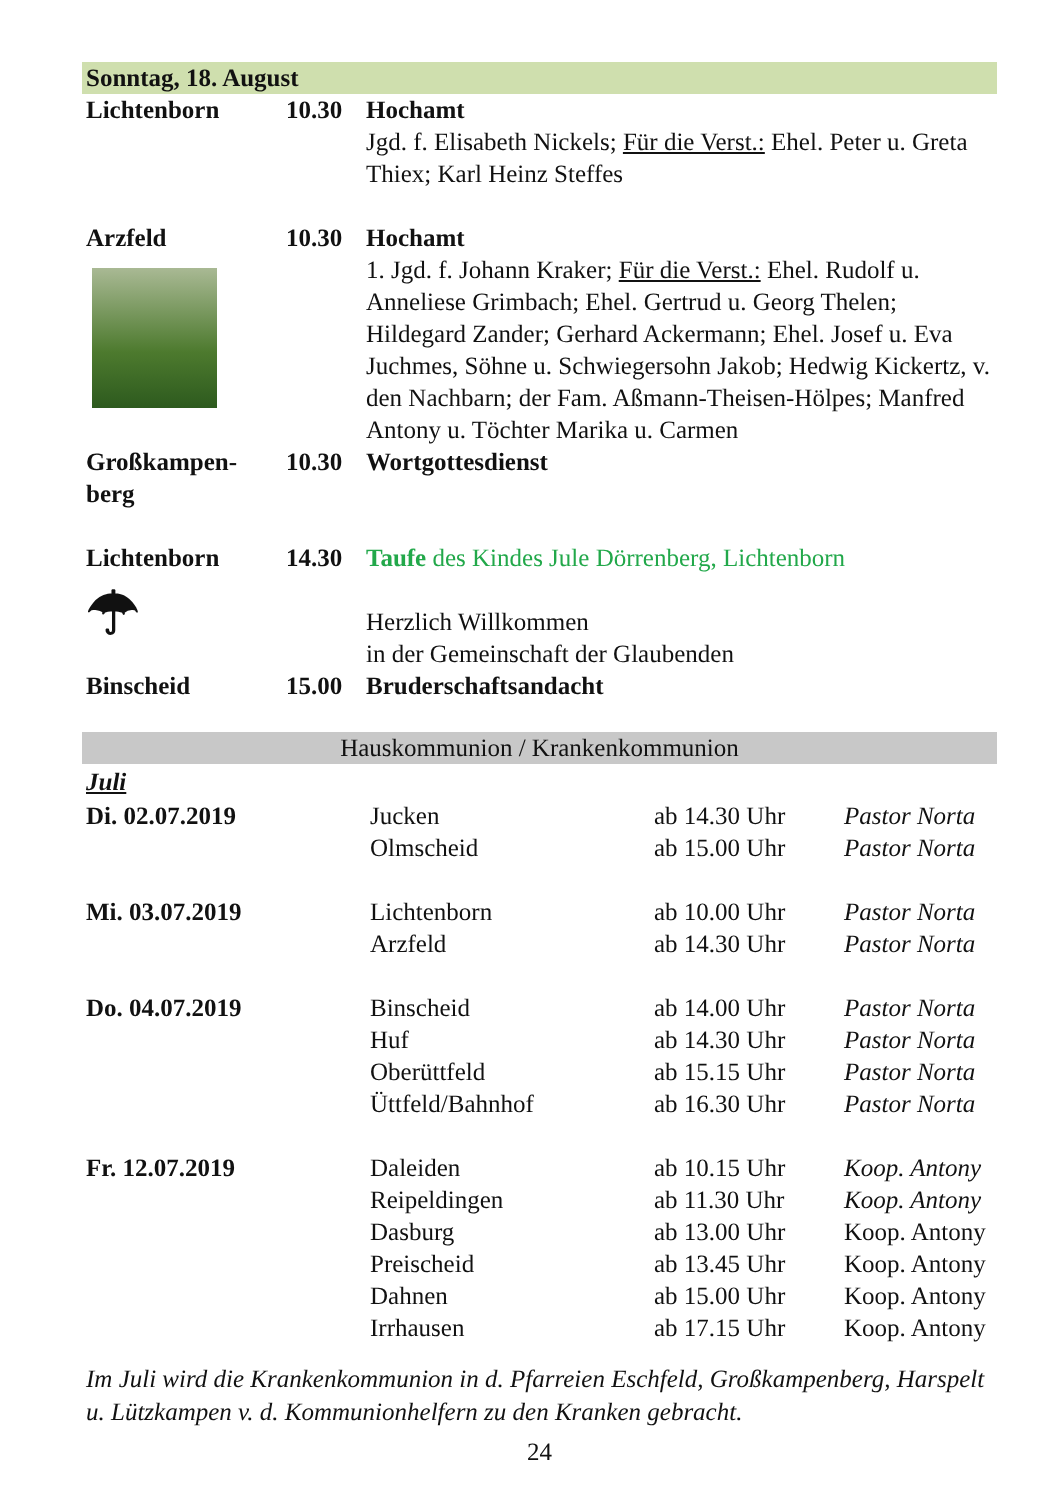Sonntag, 18. August
| Lichtenborn | 10.30 | Hochamt Jgd. f. Elisabeth Nickels; Für die Verst.: Ehel. Peter u. Greta Thiex; Karl Heinz Steffes |
| Arzfeld | 10.30 | Hochamt 1. Jgd. f. Johann Kraker; Für die Verst.: Ehel. Rudolf u. Anneliese Grimbach; Ehel. Gertrud u. Georg Thelen; Hildegard Zander; Gerhard Ackermann; Ehel. Josef u. Eva Juchmes, Söhne u. Schwiegersohn Jakob; Hedwig Kickertz, v. den Nachbarn; der Fam. Aßmann-Theisen-Hölpes; Manfred Antony u. Töchter Marika u. Carmen |
| Großkampen- berg | 10.30 | Wortgottesdienst |
| Lichtenborn ☂ | 14.30 | Taufe des Kindes Jule Dörrenberg, Lichtenborn Herzlich Willkommen in der Gemeinschaft der Glaubenden |
| Binscheid | 15.00 | Bruderschaftsandacht |
Hauskommunion / Krankenkommunion
Juli
| Di. 02.07.2019 | Jucken Olmscheid | ab 14.30 Uhr ab 15.00 Uhr | Pastor Norta Pastor Norta |
| Mi. 03.07.2019 | Lichtenborn Arzfeld | ab 10.00 Uhr ab 14.30 Uhr | Pastor Norta Pastor Norta |
| Do. 04.07.2019 | Binscheid Huf Oberüttfeld Üttfeld/Bahnhof | ab 14.00 Uhr ab 14.30 Uhr ab 15.15 Uhr ab 16.30 Uhr | Pastor Norta Pastor Norta Pastor Norta Pastor Norta |
| Fr. 12.07.2019 | Daleiden Reipeldingen Dasburg Preischeid Dahnen Irrhausen | ab 10.15 Uhr ab 11.30 Uhr ab 13.00 Uhr ab 13.45 Uhr ab 15.00 Uhr ab 17.15 Uhr | Koop. Antony Koop. Antony Koop. Antony Koop. Antony Koop. Antony Koop. Antony |
Im Juli wird die Krankenkommunion in d. Pfarreien Eschfeld, Großkampenberg, Harspelt u. Lützkampen v. d. Kommunionhelfern zu den Kranken gebracht.
24